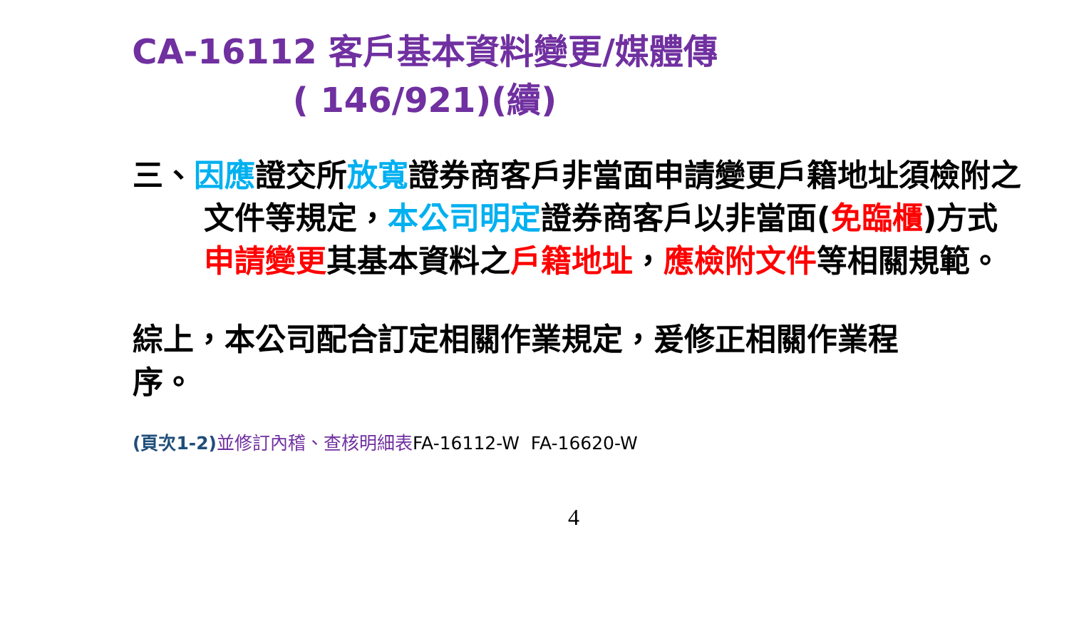CA-16112 客戶基本資料變更/媒體傳
( 146/921)(續)
三、因應證交所放寬證券商客戶非當面申請變更戶籍地址須檢附之文件等規定，本公司明定證券商客戶以非當面(免臨櫃)方式申請變更其基本資料之戶籍地址，應檢附文件等相關規範。
綜上，本公司配合訂定相關作業規定，爰修正相關作業程序。
(頁次1-2) 並修訂內稽、查核明細表FA-16112-W FA-16620-W
4